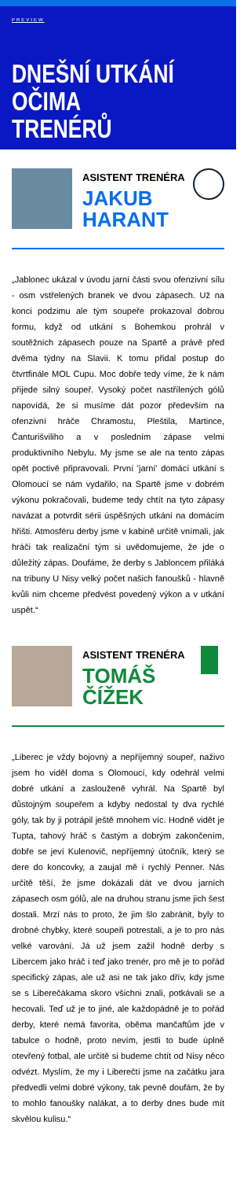PREVIEW
DNEŠNÍ UTKÁNÍ
OČIMA TRENÉRŮ
ASISTENT TRENÉRA
JAKUB
HARANT
„Jablonec ukázal v úvodu jarní části svou ofenzivní sílu - osm vstřelených branek ve dvou zápasech. Už na konci podzimu ale tým soupeře prokazoval dobrou formu, když od utkání s Bohemkou prohrál v soutěžních zápasech pouze na Spartě a právě před dvěma týdny na Slavii. K tomu přidal postup do čtvrtfinále MOL Cupu. Moc dobře tedy víme, že k nám přijede silný soupeř. Vysoký počet nastřílených gólů napovídá, že si musíme dát pozor především na ofenzivní hráče Chramostu, Pleštila, Martince, Čanturišviliho a v posledním zápase velmi produktivního Nebylu. My jsme se ale na tento zápas opět poctivě připravovali. První 'jarní' domácí utkání s Olomoucí se nám vydařilo, na Spartě jsme v dobrém výkonu pokračovali, budeme tedy chtít na tyto zápasy navázat a potvrdit sérii úspěšných utkání na domácím hřišti. Atmosféru derby jsme v kabině určitě vnímali, jak hráči tak realizační tým si uvědomujeme, že jde o důležitý zápas. Doufáme, že derby s Jabloncem přiláká na tribuny U Nisy velký počet našich fanoušků - hlavně kvůli nim chceme předvést povedený výkon a v utkání uspět.“
ASISTENT TRENÉRA
TOMÁŠ
ČÍŽEK
„Liberec je vždy bojovný a nepříjemný soupeř, naživo jsem ho viděl doma s Olomoucí, kdy odehrál velmi dobré utkání a zaslouženě vyhrál. Na Spartě byl důstojným soupeřem a kdyby nedostal ty dva rychlé góly, tak by ji potrápil ještě mnohem víc. Hodně vidět je Tupta, tahový hráč s častým a dobrým zakončením, dobře se jeví Kulenovič, nepříjemný útočník, který se dere do koncovky, a zaujal mě i rychlý Penner. Nás určitě těší, že jsme dokázali dát ve dvou jarních zápasech osm gólů, ale na druhou stranu jsme jich šest dostali. Mrzí nás to proto, že jim šlo zabránit, byly to drobné chybky, které soupeři potrestali, a je to pro nás velké varování. Já už jsem zažil hodně derby s Libercem jako hráč i teď jako trenér, pro mě je to pořád specifický zápas, ale už asi ne tak jako dřív, kdy jsme se s Liberečákama skoro všichni znali, potkávali se a hecovali. Teď už je to jiné, ale každopádně je to pořád derby, které nemá favorita, oběma mančaftům jde v tabulce o hodně, proto nevím, jestli to bude úplně otevřený fotbal, ale určitě si budeme chtít od Nisy něco odvézt. Myslím, že my i Liberečtí jsme na začátku jara předvedli velmi dobré výkony, tak pevně doufám, že by to mohlo fanoušky nalákat, a to derby dnes bude mít skvělou kulisu.“